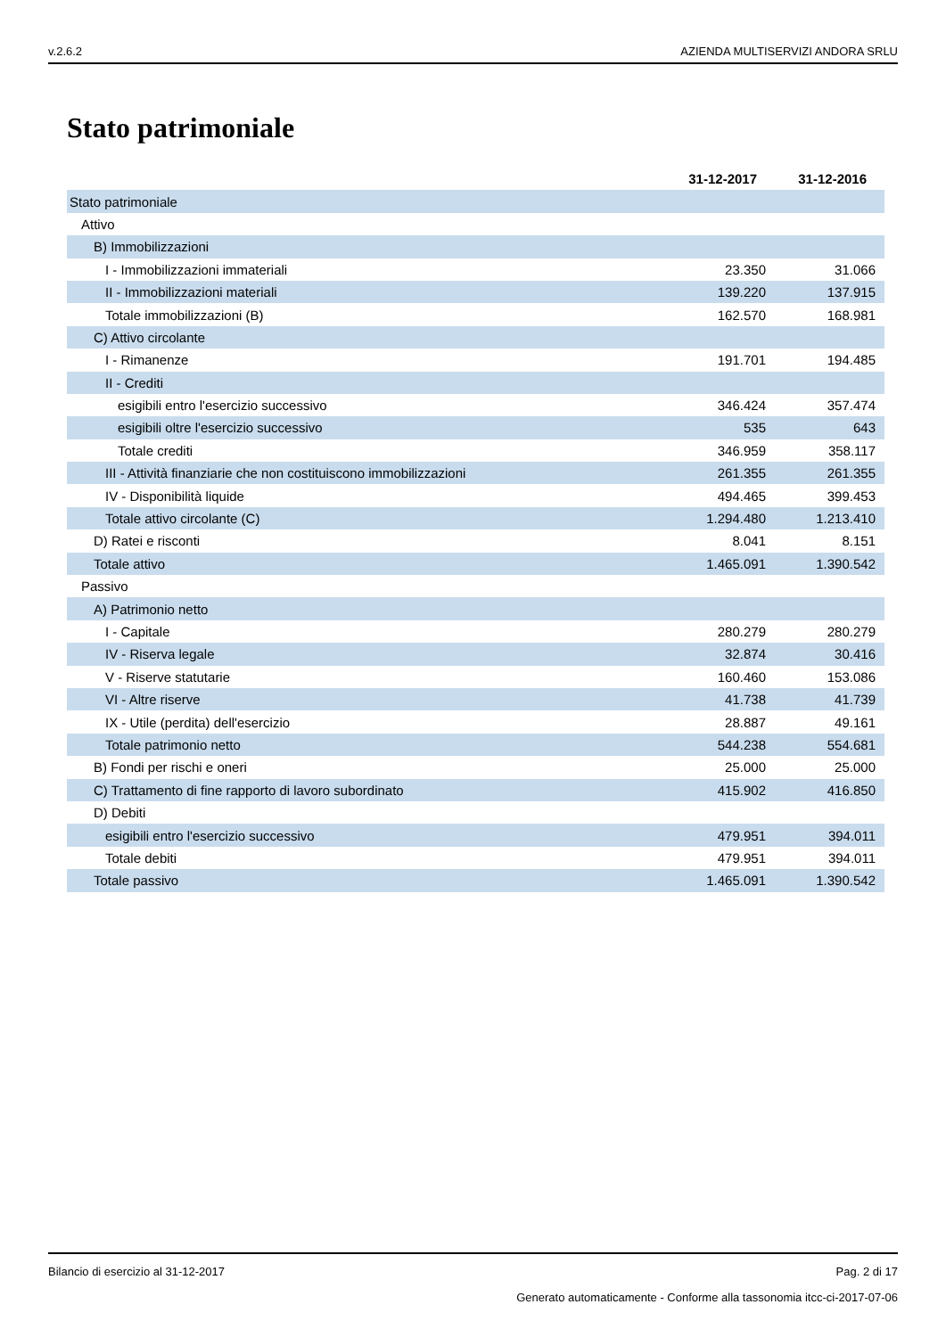v.2.6.2 AZIENDA MULTISERVIZI ANDORA SRLU
Stato patrimoniale
| | 31-12-2017 | 31-12-2016 |
| --- | --- | --- |
| Stato patrimoniale | | |
| Attivo | | |
| B) Immobilizzazioni | | |
| I - Immobilizzazioni immateriali | 23.350 | 31.066 |
| II - Immobilizzazioni materiali | 139.220 | 137.915 |
| Totale immobilizzazioni (B) | 162.570 | 168.981 |
| C) Attivo circolante | | |
| I - Rimanenze | 191.701 | 194.485 |
| II - Crediti | | |
| esigibili entro l'esercizio successivo | 346.424 | 357.474 |
| esigibili oltre l'esercizio successivo | 535 | 643 |
| Totale crediti | 346.959 | 358.117 |
| III - Attività finanziarie che non costituiscono immobilizzazioni | 261.355 | 261.355 |
| IV - Disponibilità liquide | 494.465 | 399.453 |
| Totale attivo circolante (C) | 1.294.480 | 1.213.410 |
| D) Ratei e risconti | 8.041 | 8.151 |
| Totale attivo | 1.465.091 | 1.390.542 |
| Passivo | | |
| A) Patrimonio netto | | |
| I - Capitale | 280.279 | 280.279 |
| IV - Riserva legale | 32.874 | 30.416 |
| V - Riserve statutarie | 160.460 | 153.086 |
| VI - Altre riserve | 41.738 | 41.739 |
| IX - Utile (perdita) dell'esercizio | 28.887 | 49.161 |
| Totale patrimonio netto | 544.238 | 554.681 |
| B) Fondi per rischi e oneri | 25.000 | 25.000 |
| C) Trattamento di fine rapporto di lavoro subordinato | 415.902 | 416.850 |
| D) Debiti | | |
| esigibili entro l'esercizio successivo | 479.951 | 394.011 |
| Totale debiti | 479.951 | 394.011 |
| Totale passivo | 1.465.091 | 1.390.542 |
Bilancio di esercizio al 31-12-2017 Pag. 2 di 17
Generato automaticamente - Conforme alla tassonomia itcc-ci-2017-07-06